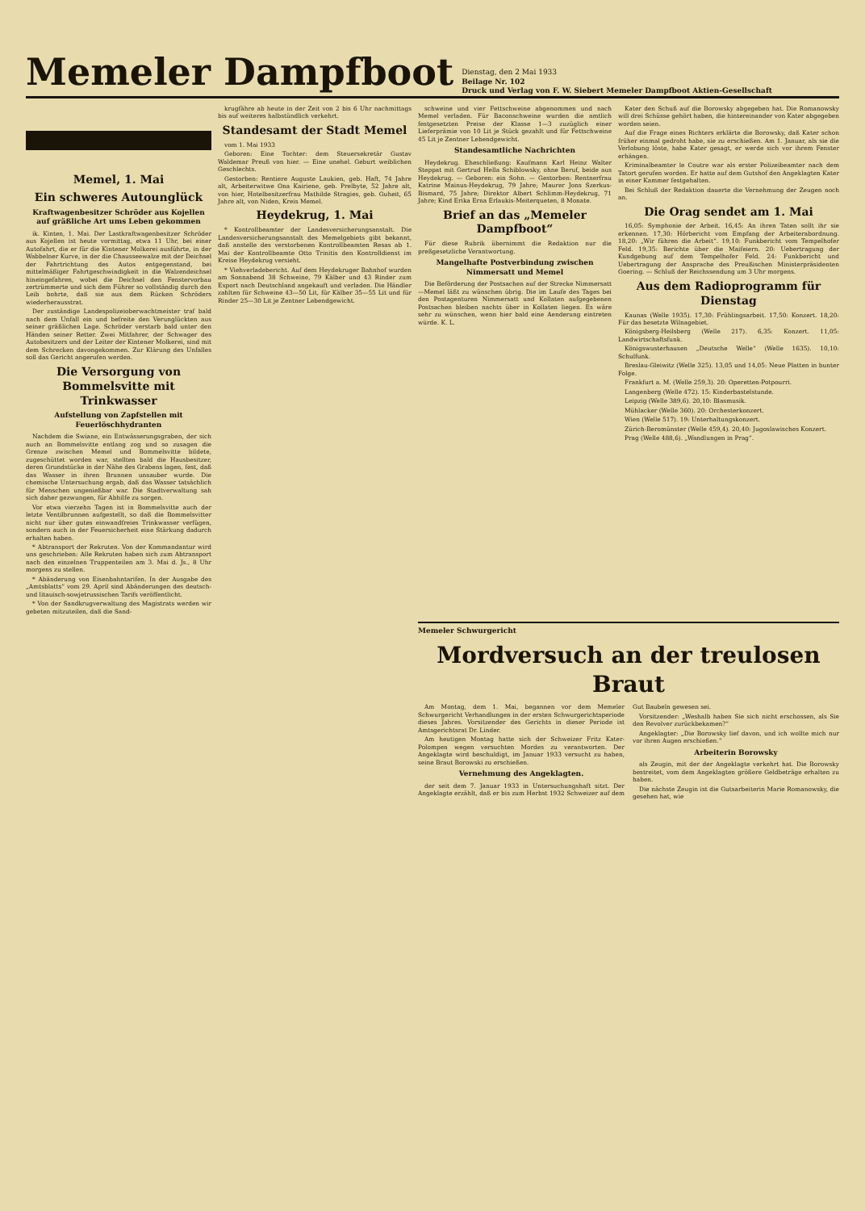Memeler Dampfboot
Dienstag, den 2 Mai 1933
Beilage Nr. 102
Druck und Verlag von F. W. Siebert Memeler Dampfboot Aktien-Gesellschaft
Memel, 1. Mai
Ein schweres Autounglück
Kraftwagenbesitzer Schröder aus Kojellen auf gräßliche Art ums Leben gekommen
ik. Kinten, 1. Mai. Der Lastkraftwagenbesitzer Schröder aus Kojellen ist heute vormittag, etwa 11 Uhr, bei einer Autofahrt, die er für die Kintener Molkerei ausführte, in der Wabbelner Kurve, in der die Chausseewalze mit der Deichsel der Fahrtrichtung des Autos entgegenstand, bei mittelmäßiger Fahrtgeschwindigkeit in die Walzendeichsel hineingefahren, wobei die Deichsel den Fenstervorbau zertrümmerte und sich dem Führer so vollständig durch den Leib bohrte, daß sie aus dem Rücken Schröders wiederherausstrat.
Der zuständige Landespolizeioberwachtmeister traf bald nach dem Unfall ein und befreite den Verunglückten aus seiner gräßlichen Lage. Schröder verstarb bald unter den Händen seiner Retter. Zwei Mitfahrer, der Schwager des Autobesitzers und der Leiter der Kintener Molkerei, sind mit dem Schrecken davongekommen. Zur Klärung des Unfalles soll das Gericht angerufen werden.
Die Versorgung von Bommelsvitte mit Trinkwasser
Aufstellung von Zapfstellen mit Feuerlöschhydranten
Nachdem die Swiane, ein Entwässerungsgraben, der sich auch an Bommelsvitte entlang zog und so zusagen die Grenze zwischen Memel und Bommelsvitte bildete, zugeschüttet worden war, stellten bald die Hausbesitzer, deren Grundstücke in der Nähe des Grabens lagen, fest, daß das Wasser in ihren Brunnen unsauber wurde. Die chemische Untersuchung ergab, daß das Wasser tatsächlich für Menschen ungenießbar war. Die Stadtverwaltung sah sich daher gezwungen, für Abhilfe zu sorgen.
Vor etwa vierzehn Tagen ist in Bommelsvitte auch der letzte Ventilbrunnen aufgestellt, so daß die Bommelsvitter nicht nur über gutes einwandfreies Trinkwasser verfügen, sondern auch in der Feuersicherheit eine Stärkung dadurch erhalten haben.
* Abtransport der Rekruten. Von der Kommandantur wird uns geschrieben: Alle Rekruten haben sich zum Abtransport nach den einzelnen Truppenteilen am 3. Mai d. Js., 8 Uhr morgens zu stellen.
* Abänderung von Eisenbahntarifen. In der Ausgabe des „Amtsblatts“ vom 29. April sind Abänderungen des deutsch- und litauisch-sowjetrussischen Tarifs veröffentlicht.
* Von der Sandkrugverwaltung des Magistrats werden wir gebeten mitzuteilen, daß die Sand-
krugfähre ab heute in der Zeit von 2 bis 6 Uhr nachmittags bis auf weiteres halbstündlich verkehrt.
Standesamt der Stadt Memel
vom 1. Mai 1933
Geboren: Eine Tochter: dem Steuersekretär Gustav Waldemar Preuß von hier. — Eine unehel. Geburt weiblichen Geschlechts.
Gestorben: Rentiere Auguste Laukien, geb. Haft, 74 Jahre alt, Arbeiterwitwe Ona Kairiene, geb. Prelbyte, 52 Jahre alt, von hier, Hotelbesitzerfrau Mathilde Stragies, geb. Guheit, 65 Jahre alt, von Niden, Kreis Memel.
Heydekrug, 1. Mai
* Kontrollbeamter der Landesversicherungsanstalt. Die Landesversicherungsanstalt des Memelgebiets gibt bekannt, daß anstelle des verstorbenen Kontrollbeamten Resas ab 1. Mai der Kontrollbeamte Otto Trinitis den Kontrolldienst im Kreise Heydekrug versieht.
* Viehverladebericht. Auf dem Heydekruger Bahnhof wurden am Sonnabend 38 Schweine, 79 Kälber und 43 Rinder zum Export nach Deutschland angekauft und verladen. Die Händler zahlten für Schweine 43—50 Lit, für Kälber 35—55 Lit und für Rinder 25—30 Lit je Zentner Lebendgewicht.
schweine und vier Fettschweine abgenommen und nach Memel verladen. Für Baconschweine wurden die amtlich festgesetzten Preise der Klasse 1—3 zuzüglich einer Lieferprämie von 10 Lit je Stück gezahlt und für Fettschweine 45 Lit je Zentner Lebendgewicht.
Standesamtliche Nachrichten
Heydekrug. Eheschließung: Kaufmann Karl Heinz Walter Steppat mit Gertrud Hella Schiblowsky, ohne Beruf, beide aus Heydekrug. — Geboren: ein Sohn. — Gestorben: Rentnerfrau Katrine Mainus-Heydekrug, 79 Jahre; Maurer Jons Szerkus-Bismard, 75 Jahre; Direktor Albert Schlimm-Heydekrug, 71 Jahre; Kind Erika Erna Erlaukis-Meiterqueten, 8 Monate.
Brief an das „Memeler Dampfboot“
Für diese Rubrik übernimmt die Redaktion nur die preßgesetzliche Verantwortung.
Mangelhafte Postverbindung zwischen Nimmersatt und Memel
Die Beförderung der Postsachen auf der Strecke Nimmersatt—Memel läßt zu wünschen übrig. Die im Laufe des Tages bei den Postagenturen Nimmersatt und Kollaten aufgegebenen Postsachen bleiben nachts über in Kollaten liegen. Es wäre sehr zu wünschen, wenn hier bald eine Aenderung eintreten würde. K. L.
Kater den Schuß auf die Borowsky abgegeben hat. Die Romanowsky will drei Schüsse gehört haben, die hintereinander von Kater abgegeben worden seien.
Auf die Frage eines Richters erklärte die Borowsky, daß Kater schon früher einmal gedroht habe, sie zu erschießen. Am 1. Januar, als sie die Verlobung löste, habe Kater gesagt, er werde sich vor ihrem Fenster erhängen.
Kriminalbeamter le Coutre war als erster Polizeibeamter nach dem Tatort gerufen worden. Er hatte auf dem Gutshof den Angeklagten Kater in einer Kammer festgehalten.
Bei Schluß der Redaktion dauerte die Vernehmung der Zeugen noch an.
Die Orag sendet am 1. Mai
16,05: Symphonie der Arbeit. 16,45: An ihren Taten sollt ihr sie erkennen. 17,30: Hörbericht vom Empfang der Arbeiterabordnung. 18,20: „Wir führen die Arbeit“. 19,10: Funkbericht vom Tempelhofer Feld. 19,35: Berichte über die Maifeiern. 20: Uebertragung der Kundgebung auf dem Tempelhofer Feld. 24: Funkbericht und Uebertragung der Ansprache des Preußischen Ministerpräsidenten Goering. — Schluß der Reichssendung um 3 Uhr morgens.
Aus dem Radioprogramm für Dienstag
Kaunas (Welle 1935). 17,30: Frühlingsarbeit. 17,50: Konzert. 18,20: Für das besetzte Wilnagebiet.
Königsberg-Heilsberg (Welle 217). 6,35: Konzert. 11,05: Landwirtschaftsfunk.
Königswusterhausen „Deutsche Welle“ (Welle 1635). 10,10: Schulfunk.
Breslau-Gleiwitz (Welle 325). 13,05 und 14,05: Neue Platten in bunter Folge.
Frankfurt a. M. (Welle 259,3). 20: Operetten-Potpourri.
Langenberg (Welle 472). 15: Kinderbastelstunde.
Leipzig (Welle 389,6). 20,10: Blasmusik.
Mühlacker (Welle 360). 20: Orchesterkonzert.
Wien (Welle 517). 19: Unterhaltungskonzert.
Zürich-Beromünster (Welle 459,4). 20,40: Jugoslawisches Konzert.
Prag (Welle 488,6). „Wandlungen in Prag“.
Memeler Schwurgericht
Mordversuch an der treulosen Braut
Am Montag, dem 1. Mai, begannen vor dem Memeler Schwurgericht Verhandlungen in der ersten Schwurgerichtsperiode dieses Jahres. Vorsitzender des Gerichts in dieser Periode ist Amtsgerichtsrat Dr. Linder.
Am heutigen Montag hatte sich der Schweizer Fritz Kater-Polompen wegen versuchten Mordes zu verantworten. Der Angeklagte wird beschuldigt, im Januar 1933 versucht zu haben, seine Braut Borowski zu erschießen.
Vernehmung des Angeklagten.
der seit dem 7. Januar 1933 in Untersuchungshaft sitzt. Der Angeklagte erzählt, daß er bis zum Herbst 1932 Schweizer auf dem Gut Baubeln gewesen sei.
Vorsitzender: „Weshalb haben Sie sich nicht erschossen, als Sie den Revolver zurückbekamen?“
Angeklagter: „Die Borowsky lief davon, und ich wollte mich nur vor ihren Augen erschießen.“
Arbeiterin Borowsky
als Zeugin, mit der der Angeklagte verkehrt hat. Die Borowsky bestreitet, vom dem Angeklagten größere Geldbeträge erhalten zu haben.
Die nächste Zeugin ist die Gutsarbeiterin Marie Romanowsky, die gesehen hat, wie